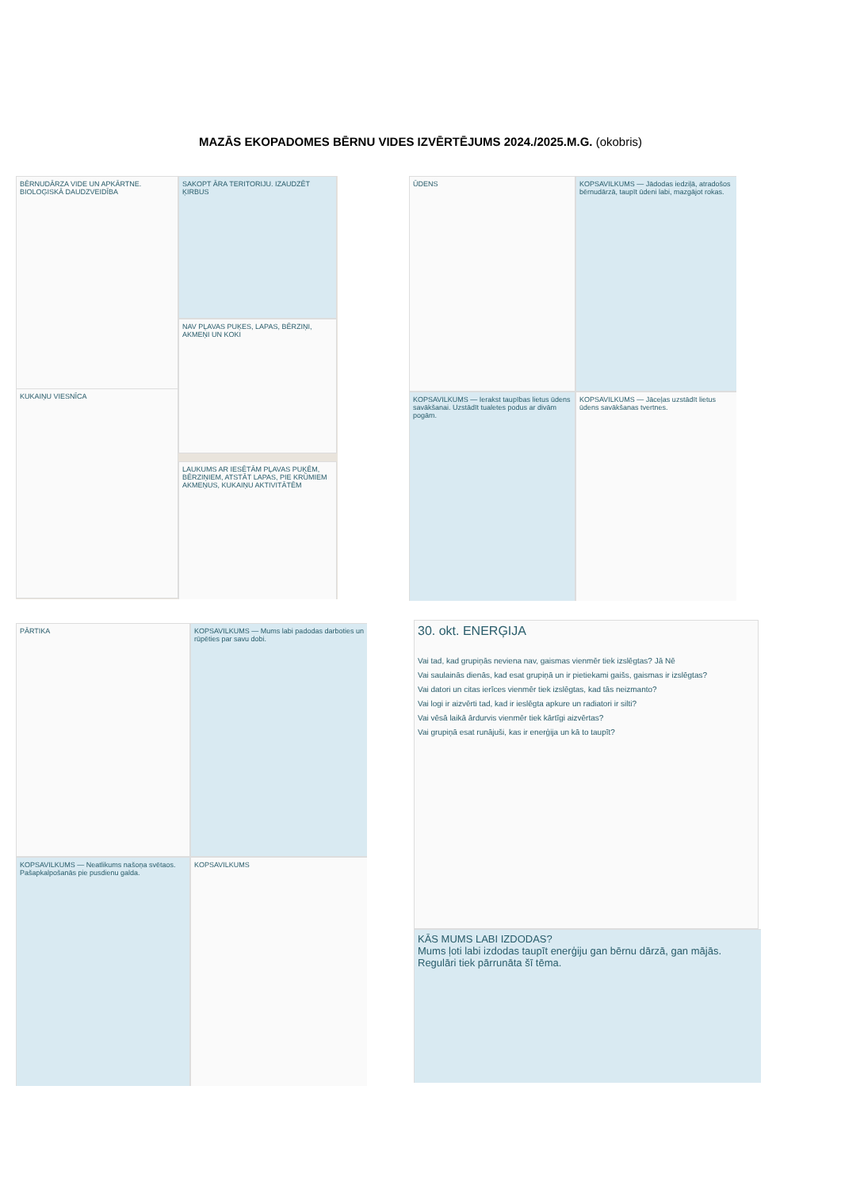MAZĀS EKOPADOMES BĒRNU VIDES IZVĒRTĒJUMS 2024./2025.M.G. (okobris)
BĒRNUDĀRZA VIDE UN APKĀRTNE. BIOLOĢISKĀ DAUDZVEIDĪBA
SAKOPT ĀRA TERITORIJU. IZAUDZĒT ĶIRBUS
KUKAIŅU VIESNĪCA
NAV PĻAVAS PUĶES, LAPAS, BĒRZIŅI, AKMEŅI UN KOKI
LAUKUMS AR IESĒTĀM PĻAVAS PUĶĒM, BĒRZIŅIEM, ATSTĀT LAPAS, PIE KRŪMIEM AKMEŅUS, KUKAIŅU AKTIVITĀTĒM
ŪDENS
KOPSAVILKUMS — Jādodas iedziļā, atradošos bērnudārzā, taupīt ūdeni labi, mazgājot rokas.
KOPSAVILKUMS — Ierakst taupības lietus ūdens savākšanai. Uzstādīt tualetes podus ar divām pogām.
KOPSAVILKUMS — Jāceļas uzstādīt lietus ūdens savākšanas tvertnes.
PĀRTIKA
KOPSAVILKUMS — Mums labi padodas darboties un rūpēties par savu dobi.
KOPSAVILKUMS — Neatlikums našoņa svētaos. Pašapkalpošanās pie pusdienu galda.
KOPSAVILKUMS
30. okt. ENERĢIJA
Vai tad, kad grupiņās neviena nav, gaismas vienmēr tiek izslēgtas? Jā Nē
Vai saulainās dienās, kad esat grupiņā un ir pietiekami gaišs, gaismas ir izslēgtas?
Vai datori un citas ierīces vienmēr tiek izslēgtas, kad tās neizmanto?
Vai logi ir aizvērti tad, kad ir ieslēgta apkure un radiatori ir silti?
Vai vēsā laikā ārdurvis vienmēr tiek kārtīgi aizvērtas?
Vai grupiņā esat runājuši, kas ir enerģija un kā to taupīt?
KĀS MUMS LABI IZDODAS?
Mums ļoti labi izdodas taupīt enerģiju gan bērnu dārzā, gan mājās. Regulāri tiek pārrunāta šī tēma.